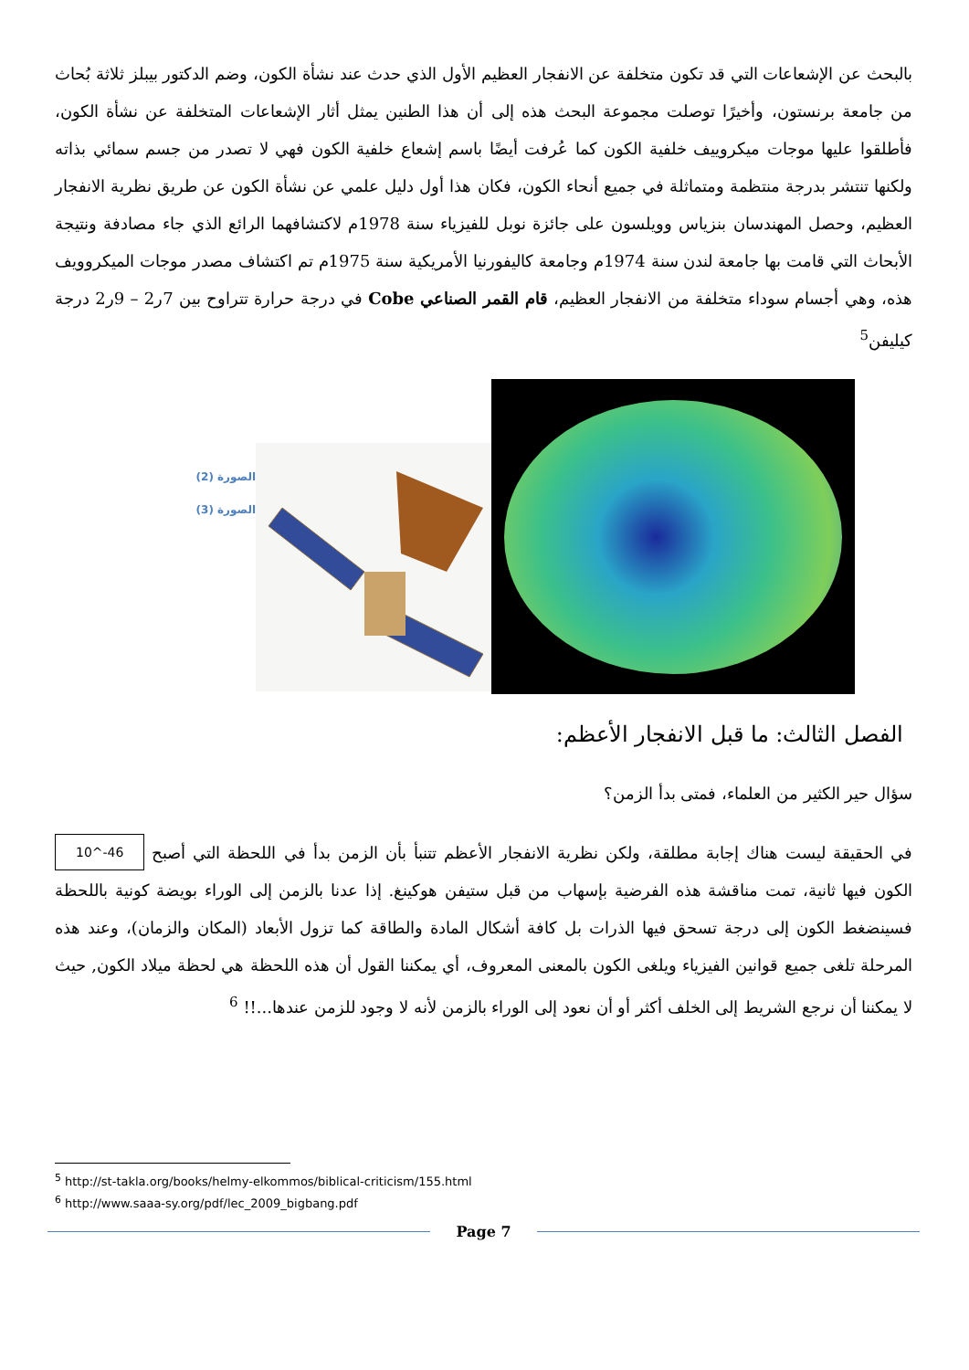بالبحث عن الإشعاعات التي قد تكون متخلفة عن الانفجار العظيم الأول الذي حدث عند نشأة الكون، وضم الدكتور بيبلز ثلاثة بُحاث من جامعة برنستون، وأخيرًا توصلت مجموعة البحث هذه إلى أن هذا الطنين يمثل أثار الإشعاعات المتخلفة عن نشأة الكون، فأطلقوا عليها موجات ميكروييف خلفية الكون كما عُرفت أيضًا باسم إشعاع خلفية الكون فهي لا تصدر من جسم سمائي بذاته ولكنها تنتشر بدرجة منتظمة ومتماثلة في جميع أنحاء الكون، فكان هذا أول دليل علمي عن نشأة الكون عن طريق نظرية الانفجار العظيم، وحصل المهندسان بنزياس وويلسون على جائزة نوبل للفيزياء سنة 1978م لاكتشافهما الرائع الذي جاء مصادفة ونتيجة الأبحاث التي قامت بها جامعة لندن سنة 1974م وجامعة كاليفورنيا الأمريكية سنة 1975م تم اكتشاف مصدر موجات الميكروويف هذه، وهي أجسام سوداء متخلفة من الانفجار العظيم، قام القمر الصناعي Cobe في درجة حرارة تتراوح بين 7ر2 – 9ر2 درجة كيليفن<sup>5</sup>
الصورة (2)
الصورة (3)
الفصل الثالث: ما قبل الانفجار الأعظم:
سؤال حير الكثير من العلماء، فمتى بدأ الزمن؟
10^-46 في الحقيقة ليست هناك إجابة مطلقة، ولكن نظرية الانفجار الأعظم تتنبأ بأن الزمن بدأ في اللحظة التي أصبح الكون فيها ثانية، تمت مناقشة هذه الفرضية بإسهاب من قبل ستيفن هوكينغ. إذا عدنا بالزمن إلى الوراء بويضة كونية باللحظة فسينضغط الكون إلى درجة تسحق فيها الذرات بل كافة أشكال المادة والطاقة كما تزول الأبعاد (المكان والزمان)، وعند هذه المرحلة تلغى جميع قوانين الفيزياء ويلغى الكون بالمعنى المعروف، أي يمكننا القول أن هذه اللحظة هي لحظة ميلاد الكون, حيث لا يمكننا أن نرجع الشريط إلى الخلف أكثر أو أن نعود إلى الوراء بالزمن لأنه لا وجود للزمن عندها...!! <sup>6</sup>
<sup>5</sup> http://st-takla.org/books/helmy-elkommos/biblical-criticism/155.html
<sup>6</sup> http://www.saaa-sy.org/pdf/lec_2009_bigbang.pdf
Page 7